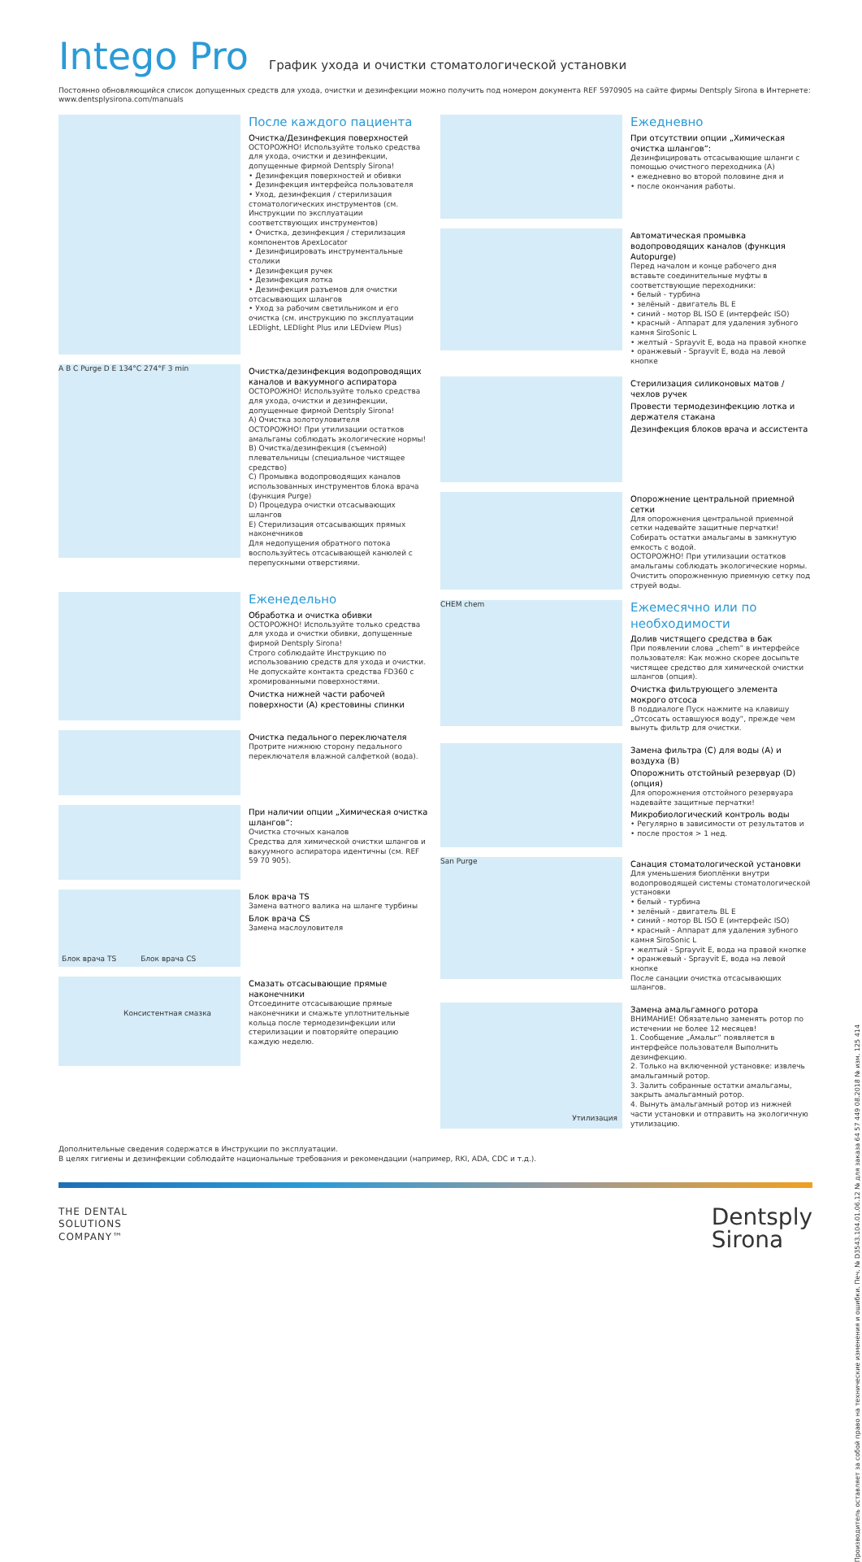Intego Pro
График ухода и очистки стоматологической установки
Постоянно обновляющийся список допущенных средств для ухода, очистки и дезинфекции можно получить под номером документа REF 5970905 на сайте фирмы Dentsply Sirona в Интернете: www.dentsplysirona.com/manuals
После каждого пациента
Очистка/Дезинфекция поверхностей
ОСТОРОЖНО! Используйте только средства для ухода, очистки и дезинфекции, допущенные фирмой Dentsply Sirona!
• Дезинфекция поверхностей и обивки
• Дезинфекция интерфейса пользователя
• Уход, дезинфекция / стерилизация стоматологических инструментов (см. Инструкции по эксплуатации соответствующих инструментов)
• Очистка, дезинфекция / стерилизация компонентов ApexLocator
• Дезинфицировать инструментальные столики
• Дезинфекция ручек
• Дезинфекция лотка
• Дезинфекция разъемов для очистки отсасывающих шлангов
• Уход за рабочим светильником и его очистка (см. инструкцию по эксплуатации LEDlight, LEDlight Plus или LEDview Plus)
A B C Purge D E 134°C 274°F 3 min
Очистка/дезинфекция водопроводящих каналов и вакуумного аспиратора
ОСТОРОЖНО! Используйте только средства для ухода, очистки и дезинфекции, допущенные фирмой Dentsply Sirona!
A) Очистка золотоуловителя
ОСТОРОЖНО! При утилизации остатков амальгамы соблюдать экологические нормы!
B) Очистка/дезинфекция (съемной) плевательницы (специальное чистящее средство)
C) Промывка водопроводящих каналов использованных инструментов блока врача (функция Purge)
D) Процедура очистки отсасывающих шлангов
E) Стерилизация отсасывающих прямых наконечников
Для недопущения обратного потока воспользуйтесь отсасывающей канюлей с перепускными отверстиями.
Еженедельно
Обработка и очистка обивки
ОСТОРОЖНО! Используйте только средства для ухода и очистки обивки, допущенные фирмой Dentsply Sirona!
Строго соблюдайте Инструкцию по использованию средств для ухода и очистки.
Не допускайте контакта средства FD360 с хромированными поверхностями.
Очистка нижней части рабочей поверхности (A) крестовины спинки
Очистка педального переключателя
Протрите нижнюю сторону педального переключателя влажной салфеткой (вода).
При наличии опции „Химическая очистка шлангов“:
Очистка сточных каналов
Средства для химической очистки шлангов и вакуумного аспиратора идентичны (см. REF 59 70 905).
Блок врача TS Блок врача CS
Блок врача TS
Замена ватного валика на шланге турбины
Блок врача CS
Замена маслоуловителя
Консистентная смазка
Смазать отсасывающие прямые наконечники
Отсоедините отсасывающие прямые наконечники и смажьте уплотнительные кольца после термодезинфекции или стерилизации и повторяйте операцию каждую неделю.
Ежедневно
При отсутствии опции „Химическая очистка шлангов“:
Дезинфицировать отсасывающие шланги с помощью очистного переходника (A)
• ежедневно во второй половине дня и
• после окончания работы.
Автоматическая промывка водопроводящих каналов (функция Autopurge)
Перед началом и конце рабочего дня вставьте соединительные муфты в соответствующие переходники:
• белый - турбина
• зелёный - двигатель BL E
• синий - мотор BL ISO E (интерфейс ISO)
• красный - Аппарат для удаления зубного камня SiroSonic L
• желтый - Sprayvit E, вода на правой кнопке
• оранжевый - Sprayvit E, вода на левой кнопке
Стерилизация силиконовых матов / чехлов ручек
Провести термодезинфекцию лотка и держателя стакана
Дезинфекция блоков врача и ассистента
Опорожнение центральной приемной сетки
Для опорожнения центральной приемной сетки надевайте защитные перчатки!
Собирать остатки амальгамы в замкнутую емкость с водой.
ОСТОРОЖНО! При утилизации остатков амальгамы соблюдать экологические нормы.
Очистить опорожненную приемную сетку под струей воды.
CHEM chem
Ежемесячно или по необходимости
Долив чистящего средства в бак
При появлении слова „chem“ в интерфейсе пользователя: Как можно скорее досыпьте чистящее средство для химической очистки шлангов (опция).
Очистка фильтрующего элемента мокрого отсоса
В поддиалоге Пуск нажмите на клавишу „Отсосать оставшуюся воду“, прежде чем вынуть фильтр для очистки.
Замена фильтра (C) для воды (A) и воздуха (B)
Опорожнить отстойный резервуар (D) (опция)
Для опорожнения отстойного резервуара надевайте защитные перчатки!
Микробиологический контроль воды
• Регулярно в зависимости от результатов и
• после простоя > 1 нед.
San Purge
Санация стоматологической установки
Для уменьшения биоплёнки внутри водопроводящей системы стоматологической установки
• белый - турбина
• зелёный - двигатель BL E
• синий - мотор BL ISO E (интерфейс ISO)
• красный - Аппарат для удаления зубного камня SiroSonic L
• желтый - Sprayvit E, вода на правой кнопке
• оранжевый - Sprayvit E, вода на левой кнопке
После санации очистка отсасывающих шлангов.
Утилизация
Замена амальгамного ротора
ВНИМАНИЕ! Обязательно заменять ротор по истечении не более 12 месяцев!
1. Сообщение „Амальг“ появляется в интерфейсе пользователя Выполнить дезинфекцию.
2. Только на включенной установке: извлечь амальгамный ротор.
3. Залить собранные остатки амальгамы, закрыть амальгамный ротор.
4. Вынуть амальгамный ротор из нижней части установки и отправить на экологичную утилизацию.
Дополнительные сведения содержатся в Инструкции по эксплуатации.
В целях гигиены и дезинфекции соблюдайте национальные требования и рекомендации (например, RKI, ADA, CDC и т.д.).
THE DENTAL
SOLUTIONS
COMPANY™
Dentsply
Sirona
Производитель оставляет за собой право на технические изменения и ошибки. Печ. № D3543.104.01.06.12 № для заказа 64 57 449 08.2018 № изм. 125 414